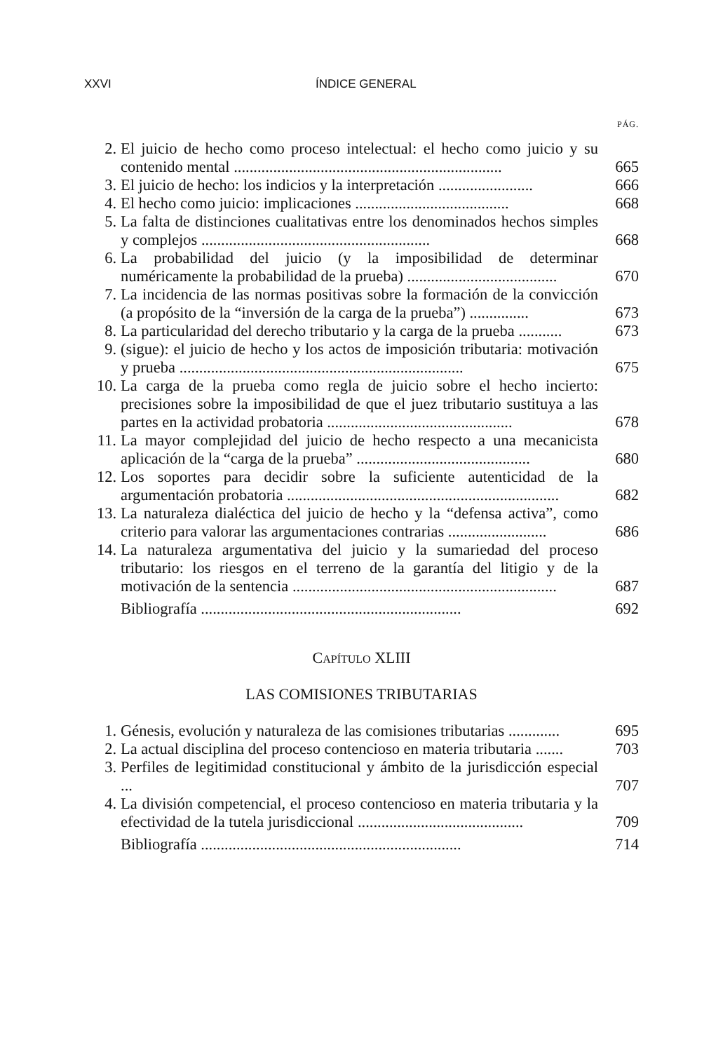XXVI ÍNDICE GENERAL
PÁG.
2. El juicio de hecho como proceso intelectual: el hecho como juicio y su contenido mental ....................................................................
665
3. El juicio de hecho: los indicios y la interpretación ........................
666
4. El hecho como juicio: implicaciones .......................................
668
5. La falta de distinciones cualitativas entre los denominados hechos simples y complejos ..........................................................
668
6. La probabilidad del juicio (y la imposibilidad de determinar numéricamente la probabilidad de la prueba) ......................................
670
7. La incidencia de las normas positivas sobre la formación de la convicción (a propósito de la “inversión de la carga de la prueba”) ...............
673
8. La particularidad del derecho tributario y la carga de la prueba ...........
673
9. (sigue): el juicio de hecho y los actos de imposición tributaria: motivación y prueba ........................................................................
675
10. La carga de la prueba como regla de juicio sobre el hecho incierto: precisiones sobre la imposibilidad de que el juez tributario sustituya a las partes en la actividad probatoria ...............................................
678
11. La mayor complejidad del juicio de hecho respecto a una mecanicista aplicación de la “carga de la prueba” ............................................
680
12. Los soportes para decidir sobre la suficiente autenticidad de la argumentación probatoria .....................................................................
682
13. La naturaleza dialéctica del juicio de hecho y la “defensa activa”, como criterio para valorar las argumentaciones contrarias .........................
686
14. La naturaleza argumentativa del juicio y la sumariedad del proceso tributario: los riesgos en el terreno de la garantía del litigio y de la motivación de la sentencia ...................................................................
687
Bibliografía ..................................................................
692
CAPÍTULO XLIII
LAS COMISIONES TRIBUTARIAS
1. Génesis, evolución y naturaleza de las comisiones tributarias .............
695
2. La actual disciplina del proceso contencioso en materia tributaria .......
703
3. Perfiles de legitimidad constitucional y ámbito de la jurisdicción especial ...
707
4. La división competencial, el proceso contencioso en materia tributaria y la efectividad de la tutela jurisdiccional ..........................................
709
Bibliografía ..................................................................
714